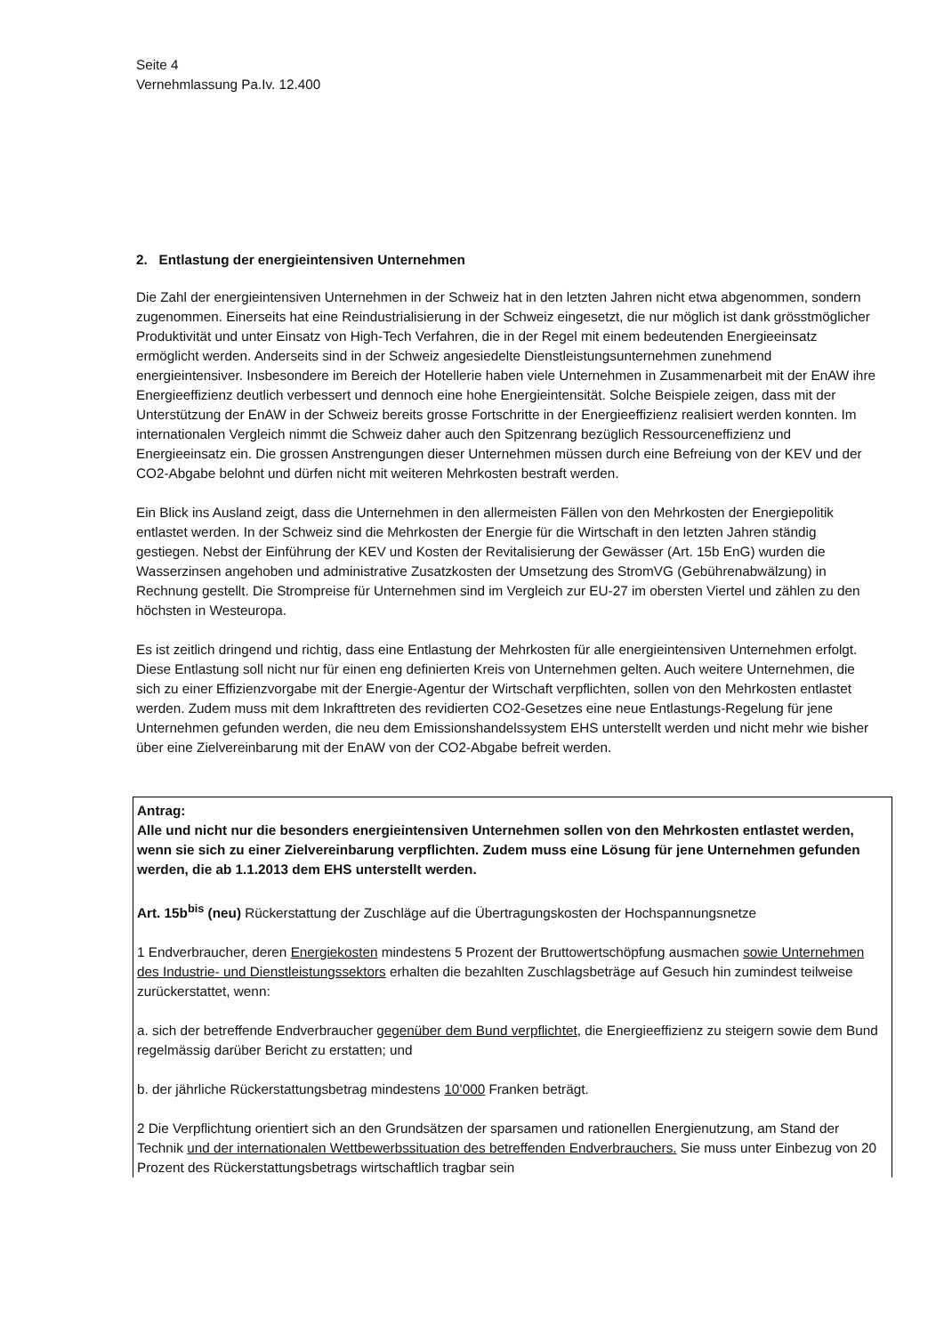Seite 4
Vernehmlassung Pa.Iv. 12.400
2. Entlastung der energieintensiven Unternehmen
Die Zahl der energieintensiven Unternehmen in der Schweiz hat in den letzten Jahren nicht etwa abgenommen, sondern zugenommen. Einerseits hat eine Reindustrialisierung in der Schweiz eingesetzt, die nur möglich ist dank grösstmöglicher Produktivität und unter Einsatz von High-Tech Verfahren, die in der Regel mit einem bedeutenden Energieeinsatz ermöglicht werden. Anderseits sind in der Schweiz angesiedelte Dienstleistungsunternehmen zunehmend energieintensiver. Insbesondere im Bereich der Hotellerie haben viele Unternehmen in Zusammenarbeit mit der EnAW ihre Energieeffizienz deutlich verbessert und dennoch eine hohe Energieintensität. Solche Beispiele zeigen, dass mit der Unterstützung der EnAW in der Schweiz bereits grosse Fortschritte in der Energieeffizienz realisiert werden konnten. Im internationalen Vergleich nimmt die Schweiz daher auch den Spitzenrang bezüglich Ressourceneffizienz und Energieeinsatz ein. Die grossen Anstrengungen dieser Unternehmen müssen durch eine Befreiung von der KEV und der CO2-Abgabe belohnt und dürfen nicht mit weiteren Mehrkosten bestraft werden.
Ein Blick ins Ausland zeigt, dass die Unternehmen in den allermeisten Fällen von den Mehrkosten der Energiepolitik entlastet werden. In der Schweiz sind die Mehrkosten der Energie für die Wirtschaft in den letzten Jahren ständig gestiegen. Nebst der Einführung der KEV und Kosten der Revitalisierung der Gewässer (Art. 15b EnG) wurden die Wasserzinsen angehoben und administrative Zusatzkosten der Umsetzung des StromVG (Gebührenabwälzung) in Rechnung gestellt. Die Strompreise für Unternehmen sind im Vergleich zur EU-27 im obersten Viertel und zählen zu den höchsten in Westeuropa.
Es ist zeitlich dringend und richtig, dass eine Entlastung der Mehrkosten für alle energieintensiven Unternehmen erfolgt. Diese Entlastung soll nicht nur für einen eng definierten Kreis von Unternehmen gelten. Auch weitere Unternehmen, die sich zu einer Effizienzvorgabe mit der Energie-Agentur der Wirtschaft verpflichten, sollen von den Mehrkosten entlastet werden. Zudem muss mit dem Inkrafttreten des revidierten CO2-Gesetzes eine neue Entlastungs-Regelung für jene Unternehmen gefunden werden, die neu dem Emissionshandelssystem EHS unterstellt werden und nicht mehr wie bisher über eine Zielvereinbarung mit der EnAW von der CO2-Abgabe befreit werden.
Antrag:
Alle und nicht nur die besonders energieintensiven Unternehmen sollen von den Mehrkosten entlastet werden, wenn sie sich zu einer Zielvereinbarung verpflichten. Zudem muss eine Lösung für jene Unternehmen gefunden werden, die ab 1.1.2013 dem EHS unterstellt werden.
Art. 15b<sup>bis</sup> (neu) Rückerstattung der Zuschläge auf die Übertragungskosten der Hochspannungsnetze
1 Endverbraucher, deren Energiekosten mindestens 5 Prozent der Bruttowertschöpfung ausmachen sowie Unternehmen des Industrie- und Dienstleistungssektors erhalten die bezahlten Zuschlagsbeträge auf Gesuch hin zumindest teilweise zurückerstattet, wenn:
a. sich der betreffende Endverbraucher gegenüber dem Bund verpflichtet, die Energieeffizienz zu steigern sowie dem Bund regelmässig darüber Bericht zu erstatten; und
b. der jährliche Rückerstattungsbetrag mindestens 10’000 Franken beträgt.
2 Die Verpflichtung orientiert sich an den Grundsätzen der sparsamen und rationellen Energienutzung, am Stand der Technik und der internationalen Wettbewerbssituation des betreffenden Endverbrauchers. Sie muss unter Einbezug von 20 Prozent des Rückerstattungsbetrags wirtschaftlich tragbar sein